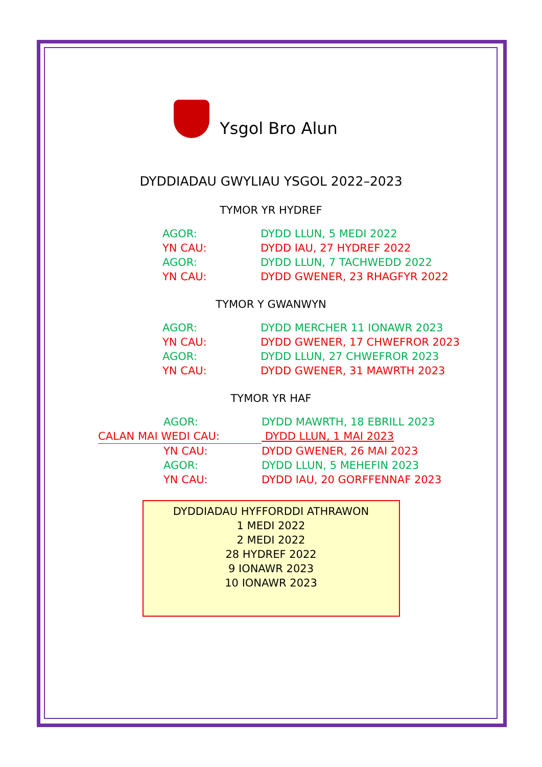Ysgol Bro Alun
DYDDIADAU GWYLIAU YSGOL 2022–2023
TYMOR YR HYDREF
| AGOR: | DYDD LLUN, 5 MEDI 2022 |
| YN CAU: | DYDD IAU, 27 HYDREF 2022 |
| AGOR: | DYDD LLUN, 7 TACHWEDD 2022 |
| YN CAU: | DYDD GWENER, 23 RHAGFYR 2022 |
TYMOR Y GWANWYN
| AGOR: | DYDD MERCHER 11 IONAWR 2023 |
| YN CAU: | DYDD GWENER, 17 CHWEFROR 2023 |
| AGOR: | DYDD LLUN, 27 CHWEFROR 2023 |
| YN CAU: | DYDD GWENER, 31 MAWRTH 2023 |
TYMOR YR HAF
| | AGOR: | DYDD MAWRTH, 18 EBRILL 2023 |
| CALAN MAI WEDI CAU: | | DYDD LLUN, 1 MAI 2023 |
| | YN CAU: | DYDD GWENER, 26 MAI 2023 |
| | AGOR: | DYDD LLUN, 5 MEHEFIN 2023 |
| | YN CAU: | DYDD IAU, 20 GORFFENNAF 2023 |
DYDDIADAU HYFFORDDI ATHRAWON
1 MEDI 2022
2 MEDI 2022
28 HYDREF 2022
9 IONAWR 2023
10 IONAWR 2023